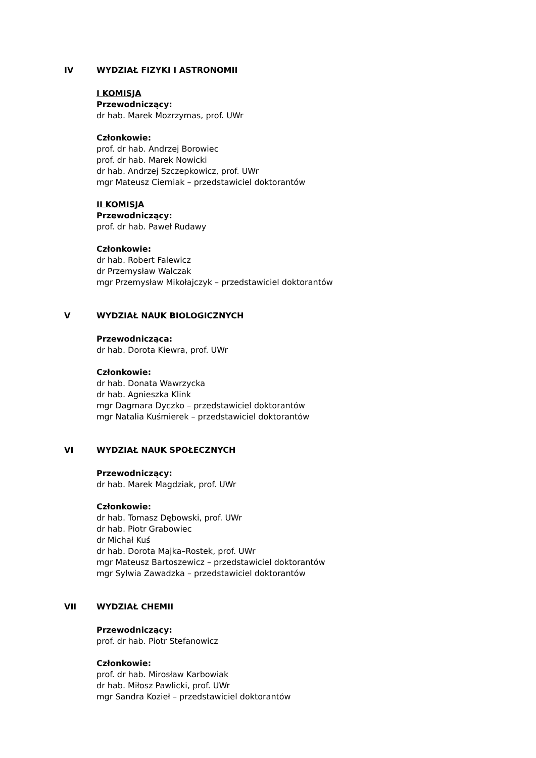IV WYDZIAŁ FIZYKI I ASTRONOMII
I KOMISJA
Przewodniczący:
dr hab. Marek Mozrzymas, prof. UWr
Członkowie:
prof. dr hab. Andrzej Borowiec
prof. dr hab. Marek Nowicki
dr hab. Andrzej Szczepkowicz, prof. UWr
mgr Mateusz Cierniak – przedstawiciel doktorantów
II KOMISJA
Przewodniczący:
prof. dr hab. Paweł Rudawy
Członkowie:
dr hab. Robert Falewicz
dr Przemysław Walczak
mgr Przemysław Mikołajczyk – przedstawiciel doktorantów
V WYDZIAŁ NAUK BIOLOGICZNYCH
Przewodnicząca:
dr hab. Dorota Kiewra, prof. UWr
Członkowie:
dr hab. Donata Wawrzycka
dr hab. Agnieszka Klink
mgr Dagmara Dyczko – przedstawiciel doktorantów
mgr Natalia Kuśmierek – przedstawiciel doktorantów
VI WYDZIAŁ NAUK SPOŁECZNYCH
Przewodniczący:
dr hab. Marek Magdziak, prof. UWr
Członkowie:
dr hab. Tomasz Dębowski, prof. UWr
dr hab. Piotr Grabowiec
dr Michał Kuś
dr hab. Dorota Majka–Rostek, prof. UWr
mgr Mateusz Bartoszewicz – przedstawiciel doktorantów
mgr Sylwia Zawadzka – przedstawiciel doktorantów
VII WYDZIAŁ CHEMII
Przewodniczący:
prof. dr hab. Piotr Stefanowicz
Członkowie:
prof. dr hab. Mirosław Karbowiak
dr hab. Miłosz Pawlicki, prof. UWr
mgr Sandra Kozieł – przedstawiciel doktorantów